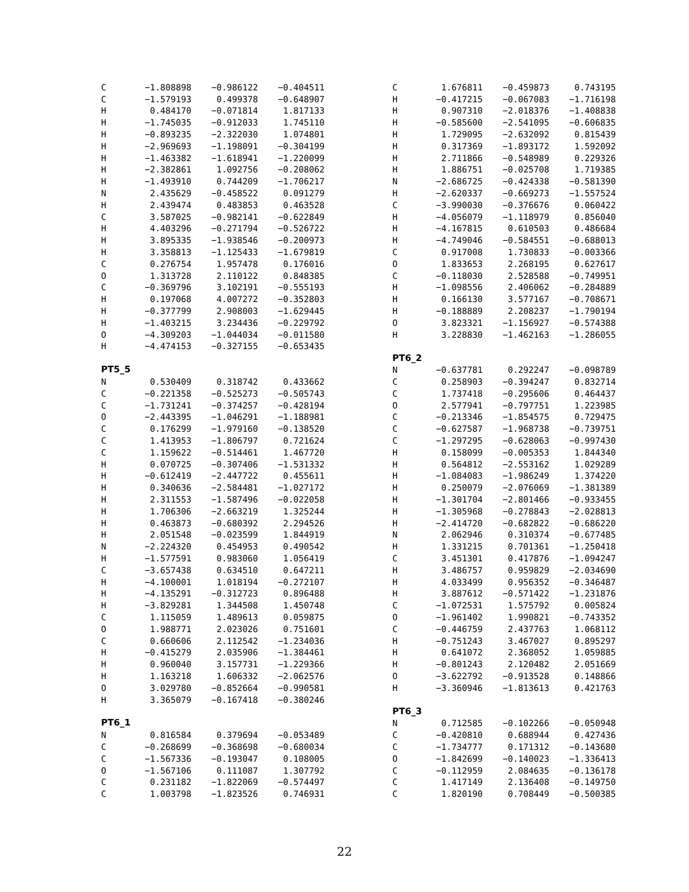| C | −1.808898 | −0.986122 | −0.404511 |
| C | −1.579193 | 0.499378 | −0.648907 |
| H | 0.484170 | −0.071814 | 1.817133 |
| H | −1.745035 | −0.912033 | 1.745110 |
| H | −0.893235 | −2.322030 | 1.074801 |
| H | −2.969693 | −1.198091 | −0.304199 |
| H | −1.463382 | −1.618941 | −1.220099 |
| H | −2.382861 | 1.092756 | −0.208062 |
| H | −1.493910 | 0.744209 | −1.706217 |
| N | 2.435629 | −0.458522 | 0.091279 |
| H | 2.439474 | 0.483853 | 0.463528 |
| C | 3.587025 | −0.982141 | −0.622849 |
| H | 4.403296 | −0.271794 | −0.526722 |
| H | 3.895335 | −1.938546 | −0.200973 |
| H | 3.358813 | −1.125433 | −1.679819 |
| C | 0.276754 | 1.957478 | 0.176016 |
| O | 1.313728 | 2.110122 | 0.848385 |
| C | −0.369796 | 3.102191 | −0.555193 |
| H | 0.197068 | 4.007272 | −0.352803 |
| H | −0.377799 | 2.908003 | −1.629445 |
| H | −1.403215 | 3.234436 | −0.229792 |
| O | −4.309203 | −1.044034 | −0.011580 |
| H | −4.474153 | −0.327155 | −0.653435 |
PT5_5
| N | 0.530409 | 0.318742 | 0.433662 |
| C | −0.221358 | −0.525273 | −0.505743 |
| C | −1.731241 | −0.374257 | −0.428194 |
| O | −2.443395 | −1.046291 | −1.188981 |
| C | 0.176299 | −1.979160 | −0.138520 |
| C | 1.413953 | −1.806797 | 0.721624 |
| C | 1.159622 | −0.514461 | 1.467720 |
| H | 0.070725 | −0.307406 | −1.531332 |
| H | −0.612419 | −2.447722 | 0.455611 |
| H | 0.340636 | −2.584481 | −1.027172 |
| H | 2.311553 | −1.587496 | −0.022058 |
| H | 1.706306 | −2.663219 | 1.325244 |
| H | 0.463873 | −0.680392 | 2.294526 |
| H | 2.051548 | −0.023599 | 1.844919 |
| N | −2.224320 | 0.454953 | 0.490542 |
| H | −1.577591 | 0.983060 | 1.056419 |
| C | −3.657438 | 0.634510 | 0.647211 |
| H | −4.100001 | 1.018194 | −0.272107 |
| H | −4.135291 | −0.312723 | 0.896488 |
| H | −3.829281 | 1.344508 | 1.450748 |
| C | 1.115059 | 1.489613 | 0.059875 |
| O | 1.988771 | 2.023026 | 0.751601 |
| C | 0.660606 | 2.112542 | −1.234036 |
| H | −0.415279 | 2.035906 | −1.384461 |
| H | 0.960040 | 3.157731 | −1.229366 |
| H | 1.163218 | 1.606332 | −2.062576 |
| O | 3.029780 | −0.852664 | −0.990581 |
| H | 3.365079 | −0.167418 | −0.380246 |
PT6_1
| N | 0.816584 | 0.379694 | −0.053489 |
| C | −0.268699 | −0.368698 | −0.680034 |
| C | −1.567336 | −0.193047 | 0.108005 |
| O | −1.567106 | 0.111087 | 1.307792 |
| C | 0.231182 | −1.822069 | −0.574497 |
| C | 1.003798 | −1.823526 | 0.746931 |
| C | 1.676811 | −0.459873 | 0.743195 |
| H | −0.417215 | −0.067083 | −1.716198 |
| H | 0.907310 | −2.018376 | −1.408838 |
| H | −0.585600 | −2.541095 | −0.606835 |
| H | 1.729095 | −2.632092 | 0.815439 |
| H | 0.317369 | −1.893172 | 1.592092 |
| H | 2.711866 | −0.548989 | 0.229326 |
| H | 1.886751 | −0.025708 | 1.719385 |
| N | −2.686725 | −0.424338 | −0.581390 |
| H | −2.620337 | −0.669273 | −1.557524 |
| C | −3.990030 | −0.376676 | 0.060422 |
| H | −4.056079 | −1.118979 | 0.856040 |
| H | −4.167815 | 0.610503 | 0.486684 |
| H | −4.749046 | −0.584551 | −0.688013 |
| C | 0.917008 | 1.730833 | −0.003366 |
| O | 1.833653 | 2.268195 | 0.627617 |
| C | −0.118030 | 2.528588 | −0.749951 |
| H | −1.098556 | 2.406062 | −0.284889 |
| H | 0.166130 | 3.577167 | −0.708671 |
| H | −0.188889 | 2.208237 | −1.790194 |
| O | 3.823321 | −1.156927 | −0.574388 |
| H | 3.228830 | −1.462163 | −1.286055 |
PT6_2
| N | −0.637781 | 0.292247 | −0.098789 |
| C | 0.258903 | −0.394247 | 0.832714 |
| C | 1.737418 | −0.295606 | 0.464437 |
| O | 2.577941 | −0.797751 | 1.223985 |
| C | −0.213346 | −1.854575 | 0.729475 |
| C | −0.627587 | −1.968738 | −0.739751 |
| C | −1.297295 | −0.628063 | −0.997430 |
| H | 0.158099 | −0.005353 | 1.844340 |
| H | 0.564812 | −2.553162 | 1.029289 |
| H | −1.084083 | −1.986249 | 1.374220 |
| H | 0.250079 | −2.076069 | −1.381389 |
| H | −1.301704 | −2.801466 | −0.933455 |
| H | −1.305968 | −0.278843 | −2.028813 |
| H | −2.414720 | −0.682822 | −0.686220 |
| N | 2.062946 | 0.310374 | −0.677485 |
| H | 1.331215 | 0.701361 | −1.250418 |
| C | 3.451301 | 0.417876 | −1.094247 |
| H | 3.486757 | 0.959829 | −2.034690 |
| H | 4.033499 | 0.956352 | −0.346487 |
| H | 3.887612 | −0.571422 | −1.231876 |
| C | −1.072531 | 1.575792 | 0.005824 |
| O | −1.961402 | 1.990821 | −0.743352 |
| C | −0.446759 | 2.437763 | 1.068112 |
| H | −0.751243 | 3.467027 | 0.895297 |
| H | 0.641072 | 2.368052 | 1.059885 |
| H | −0.801243 | 2.120482 | 2.051669 |
| O | −3.622792 | −0.913528 | 0.148866 |
| H | −3.360946 | −1.813613 | 0.421763 |
PT6_3
| N | 0.712585 | −0.102266 | −0.050948 |
| C | −0.420810 | 0.688944 | 0.427436 |
| C | −1.734777 | 0.171312 | −0.143680 |
| O | −1.842699 | −0.140023 | −1.336413 |
| C | −0.112959 | 2.084635 | −0.136178 |
| C | 1.417149 | 2.136408 | −0.149750 |
| C | 1.820190 | 0.708449 | −0.500385 |
22